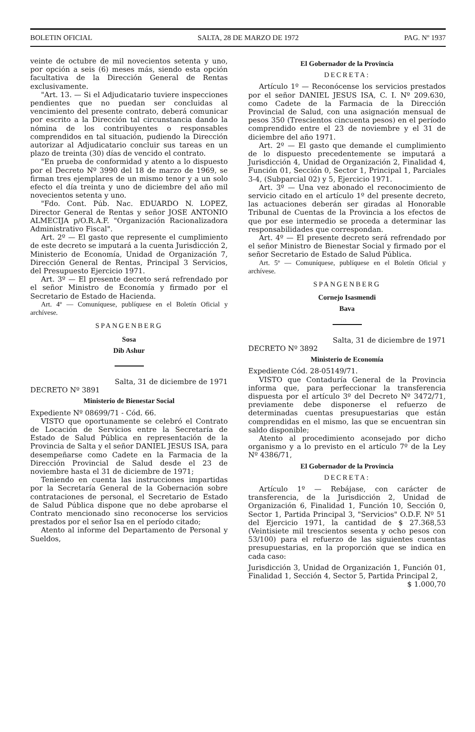BOLETIN OFICIAL SALTA, 28 DE MARZO DE 1972 PAG. Nº 1937
veinte de octubre de mil novecientos setenta y uno, por opción a seis (6) meses más, siendo esta opción facultativa de la Dirección General de Rentas exclusivamente.
"Art. 13. — Si el Adjudicatario tuviere inspecciones pendientes que no puedan ser concluidas al vencimiento del presente contrato, deberá comunicar por escrito a la Dirección tal circunstancia dando la nómina de los contribuyentes o responsables comprendidos en tal situación, pudiendo la Dirección autorizar al Adjudicatario concluir sus tareas en un plazo de treinta (30) días de vencido el contrato.
"En prueba de conformidad y atento a lo dispuesto por el Decreto Nº 3990 del 18 de marzo de 1969, se firman tres ejemplares de un mismo tenor y a un solo efecto el día treinta y uno de diciembre del año mil novecientos setenta y uno.
"Fdo. Cont. Púb. Nac. EDUARDO N. LOPEZ, Director General de Rentas y señor JOSE ANTONIO ALMECIJA p/O.R.A.F. "Organización Racionalizadora Administrativo Fiscal".
Art. 2º — El gasto que represente el cumplimiento de este decreto se imputará a la cuenta Jurisdicción 2, Ministerio de Economía, Unidad de Organización 7, Dirección General de Rentas, Principal 3 Servicios, del Presupuesto Ejercicio 1971.
Art. 3º — El presente decreto será refrendado por el señor Ministro de Economía y firmado por el Secretario de Estado de Hacienda.
Art. 4º — Comuníquese, publíquese en el Boletín Oficial y archívese.
SPANGENBERG
Sosa
Dib Ashur
Salta, 31 de diciembre de 1971
DECRETO Nº 3891
Ministerio de Bienestar Social
Expediente Nº 08699/71 - Cód. 66.
VISTO que oportunamente se celebró el Contrato de Locación de Servicios entre la Secretaría de Estado de Salud Pública en representación de la Provincia de Salta y el señor DANIEL JESUS ISA, para desempeñarse como Cadete en la Farmacia de la Dirección Provincial de Salud desde el 23 de noviembre hasta el 31 de diciembre de 1971;
Teniendo en cuenta las instrucciones impartidas por la Secretaría General de la Gobernación sobre contrataciones de personal, el Secretario de Estado de Salud Pública dispone que no debe aprobarse el Contrato mencionado sino reconocerse los servicios prestados por el señor Isa en el período citado;
Atento al informe del Departamento de Personal y Sueldos,
El Gobernador de la Provincia
DECRETA:
Artículo 1º — Reconócense los servicios prestados por el señor DANIEL JESUS ISA, C. I. Nº 209.630, como Cadete de la Farmacia de la Dirección Provincial de Salud, con una asignación mensual de pesos 350 (Trescientos cincuenta pesos) en el período comprendido entre el 23 de noviembre y el 31 de diciembre del año 1971.
Art. 2º — El gasto que demande el cumplimiento de lo dispuesto precedentemente se imputará a Jurisdicción 4, Unidad de Organización 2, Finalidad 4, Función 01, Sección 0, Sector 1, Principal 1, Parciales 3-4, (Subparcial 02) y 5, Ejercicio 1971.
Art. 3º — Una vez abonado el reconocimiento de servicio citado en el artículo 1º del presente decreto, las actuaciones deberán ser giradas al Honorable Tribunal de Cuentas de la Provincia a los efectos de que por ese intermedio se proceda a determinar las responsabilidades que correspondan.
Art. 4º — El presente decreto será refrendado por el señor Ministro de Bienestar Social y firmado por el señor Secretario de Estado de Salud Pública.
Art. 5º — Comuníquese, publíquese en el Boletín Oficial y archívese.
SPANGENBERG
Cornejo Isasmendi
Bava
Salta, 31 de diciembre de 1971
DECRETO Nº 3892
Ministerio de Economía
Expediente Cód. 28-05149/71.
VISTO que Contaduría General de la Provincia informa que, para perfeccionar la transferencia dispuesta por el artículo 3º del Decreto Nº 3472/71, previamente debe disponerse el refuerzo de determinadas cuentas presupuestarias que están comprendidas en el mismo, las que se encuentran sin saldo disponible;
Atento al procedimiento aconsejado por dicho organismo y a lo previsto en el artículo 7º de la Ley Nº 4386/71,
El Gobernador de la Provincia
DECRETA:
Artículo 1º — Rebájase, con carácter de transferencia, de la Jurisdicción 2, Unidad de Organización 6, Finalidad 1, Función 10, Sección 0, Sector 1, Partida Principal 3, "Servicios" O.D.F. Nº 51 del Ejercicio 1971, la cantidad de $ 27.368,53 (Veintisiete mil trescientos sesenta y ocho pesos con 53/100) para el refuerzo de las siguientes cuentas presupuestarias, en la proporción que se indica en cada caso:
Jurisdicción 3, Unidad de Organización 1, Función 01, Finalidad 1, Sección 4, Sector 5, Partida Principal 2, $ 1.000,70